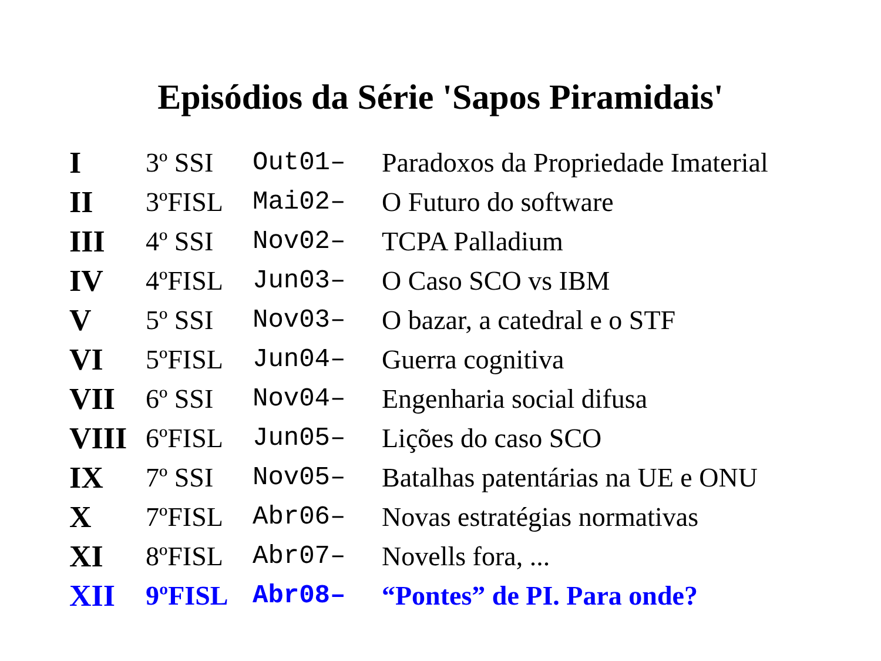Episódios da Série 'Sapos Piramidais'
| I | 3º SSI | Out01– | Paradoxos da Propriedade Imaterial |
| II | 3ºFISL | Mai02– | O Futuro do software |
| III | 4º SSI | Nov02– | TCPA Palladium |
| IV | 4ºFISL | Jun03– | O Caso SCO vs IBM |
| V | 5º SSI | Nov03– | O bazar, a catedral e o STF |
| VI | 5ºFISL | Jun04– | Guerra cognitiva |
| VII | 6º SSI | Nov04– | Engenharia social difusa |
| VIII | 6ºFISL | Jun05– | Lições do caso SCO |
| IX | 7º SSI | Nov05– | Batalhas patentárias na UE e ONU |
| X | 7ºFISL | Abr06– | Novas estratégias normativas |
| XI | 8ºFISL | Abr07– | Novells fora, ... |
| XII | 9ºFISL | Abr08– | “Pontes” de PI. Para onde? |